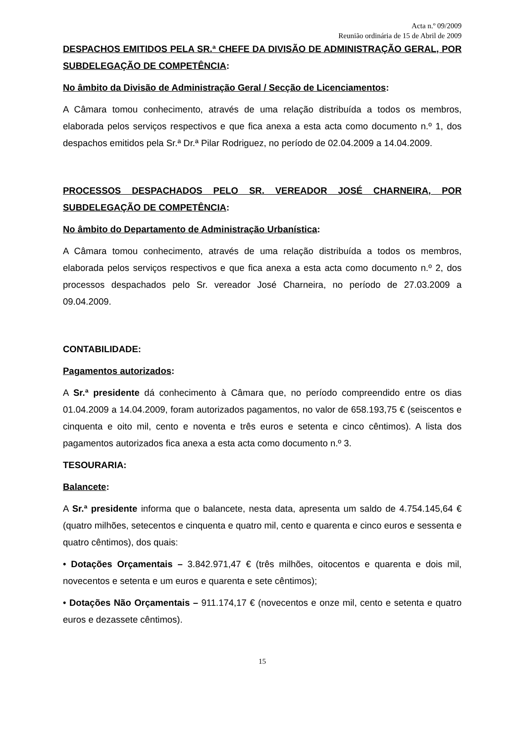Acta n.º 09/2009
Reunião ordinária de 15 de Abril de 2009
DESPACHOS EMITIDOS PELA SR.ª CHEFE DA DIVISÃO DE ADMINISTRAÇÃO GERAL, POR SUBDELEGAÇÃO DE COMPETÊNCIA:
No âmbito da Divisão de Administração Geral / Secção de Licenciamentos:
A Câmara tomou conhecimento, através de uma relação distribuída a todos os membros, elaborada pelos serviços respectivos e que fica anexa a esta acta como documento n.º 1, dos despachos emitidos pela Sr.ª Dr.ª Pilar Rodriguez, no período de 02.04.2009 a 14.04.2009.
PROCESSOS DESPACHADOS PELO SR. VEREADOR JOSÉ CHARNEIRA, POR SUBDELEGAÇÃO DE COMPETÊNCIA:
No âmbito do Departamento de Administração Urbanística:
A Câmara tomou conhecimento, através de uma relação distribuída a todos os membros, elaborada pelos serviços respectivos e que fica anexa a esta acta como documento n.º 2, dos processos despachados pelo Sr. vereador José Charneira, no período de 27.03.2009 a 09.04.2009.
CONTABILIDADE:
Pagamentos autorizados:
A Sr.ª presidente dá conhecimento à Câmara que, no período compreendido entre os dias 01.04.2009 a 14.04.2009, foram autorizados pagamentos, no valor de 658.193,75 € (seiscentos e cinquenta e oito mil, cento e noventa e três euros e setenta e cinco cêntimos). A lista dos pagamentos autorizados fica anexa a esta acta como documento n.º 3.
TESOURARIA:
Balancete:
A Sr.ª presidente informa que o balancete, nesta data, apresenta um saldo de 4.754.145,64 € (quatro milhões, setecentos e cinquenta e quatro mil, cento e quarenta e cinco euros e sessenta e quatro cêntimos), dos quais:
• Dotações Orçamentais – 3.842.971,47 € (três milhões, oitocentos e quarenta e dois mil, novecentos e setenta e um euros e quarenta e sete cêntimos);
• Dotações Não Orçamentais – 911.174,17 € (novecentos e onze mil, cento e setenta e quatro euros e dezassete cêntimos).
15